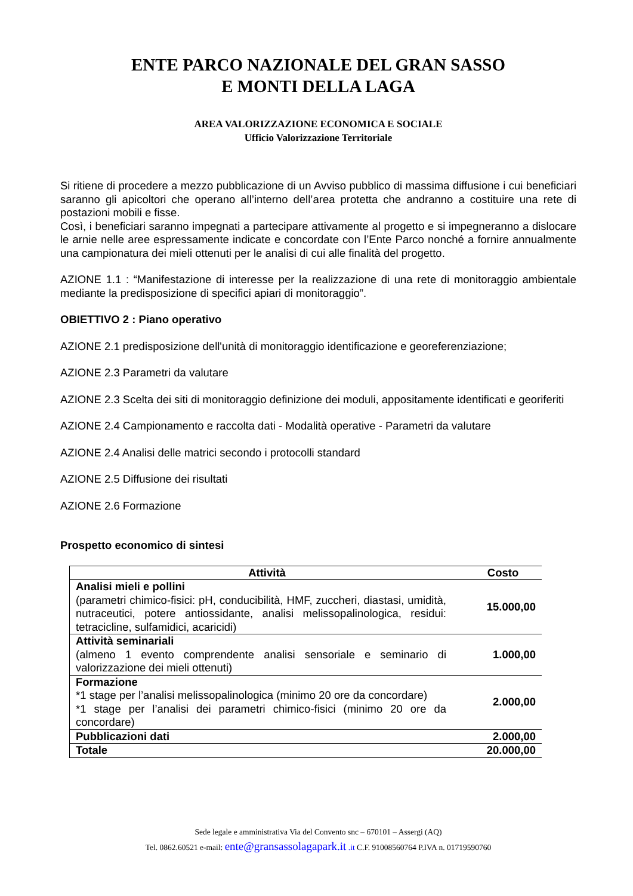ENTE PARCO NAZIONALE DEL GRAN SASSO
E MONTI DELLA LAGA
AREA VALORIZZAZIONE ECONOMICA E SOCIALE
Ufficio Valorizzazione Territoriale
Si ritiene di procedere a mezzo pubblicazione di un Avviso pubblico di massima diffusione i cui beneficiari saranno gli apicoltori che operano all’interno dell’area protetta che andranno a costituire una rete di postazioni mobili e fisse.
Così, i beneficiari saranno impegnati a partecipare attivamente al progetto e si impegneranno a dislocare le arnie nelle aree espressamente indicate e concordate con l’Ente Parco nonché a fornire annualmente una campionatura dei mieli ottenuti per le analisi di cui alle finalità del progetto.
AZIONE 1.1 : “Manifestazione di interesse per la realizzazione di una rete di monitoraggio ambientale mediante la predisposizione di specifici apiari di monitoraggio”.
OBIETTIVO 2 : Piano operativo
AZIONE 2.1 predisposizione dell'unità di monitoraggio identificazione e georeferenziazione;
AZIONE 2.3 Parametri da valutare
AZIONE 2.3 Scelta dei siti di monitoraggio definizione dei moduli, appositamente identificati e georiferiti
AZIONE 2.4 Campionamento e raccolta dati - Modalità operative - Parametri da valutare
AZIONE 2.4 Analisi delle matrici secondo i protocolli standard
AZIONE 2.5 Diffusione dei risultati
AZIONE 2.6 Formazione
Prospetto economico di sintesi
| Attività | Costo |
| --- | --- |
| Analisi mieli e pollini (parametri chimico-fisici: pH, conducibilità, HMF, zuccheri, diastasi, umidità, nutraceutici, potere antiossidante, analisi melissopalinologica, residui: tetracicline, sulfamidici, acaricidi) | 15.000,00 |
| Attività seminariali (almeno 1 evento comprendente analisi sensoriale e seminario di valorizzazione dei mieli ottenuti) | 1.000,00 |
| Formazione *1 stage per l’analisi melissopalinologica (minimo 20 ore da concordare) *1 stage per l’analisi dei parametri chimico-fisici (minimo 20 ore da concordare) | 2.000,00 |
| Pubblicazioni dati | 2.000,00 |
| Totale | 20.000,00 |
Sede legale e amministrativa Via del Convento snc – 670101 – Assergi (AQ)
Tel. 0862.60521 e-mail: ente@gransassolagapark.it .it C.F. 91008560764 P.IVA n. 01719590760